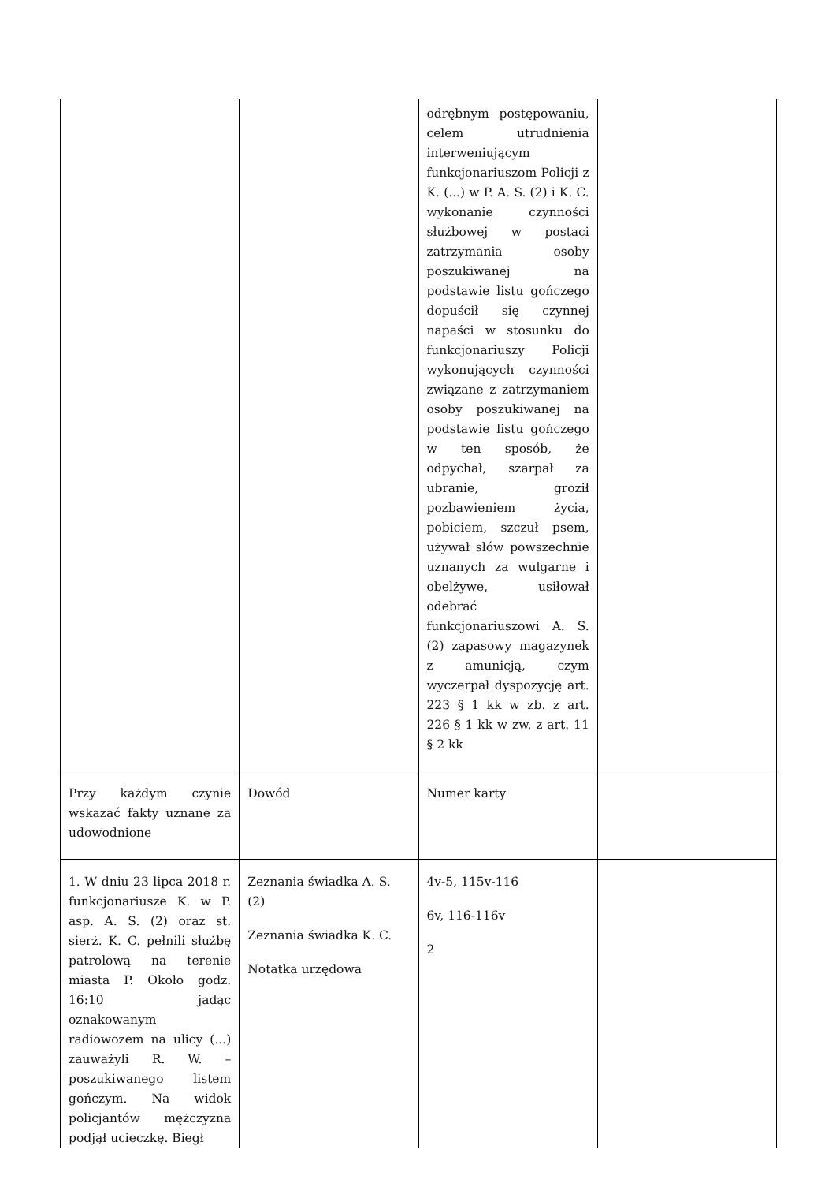| | | odrębnym postępowaniu, celem utrudnienia interweniującym funkcjonariuszom Policji z K. (...) w P. A. S. (2) i K. C. wykonanie czynności służbowej w postaci zatrzymania osoby poszukiwanej na podstawie listu gończego dopuścił się czynnej napaści w stosunku do funkcjonariuszy Policji wykonujących czynności związane z zatrzymaniem osoby poszukiwanej na podstawie listu gończego w ten sposób, że odpychał, szarpał za ubranie, groził pozbawieniem życia, pobiciem, szczuł psem, używał słów powszechnie uznanych za wulgarne i obelżywe, usiłował odebrać funkcjonariuszowi A. S. (2) zapasowy magazynek z amunicją, czym wyczerpał dyspozycję art. 223 § 1 kk w zb. z art. 226 § 1 kk w zw. z art. 11 § 2 kk | |
| Przy każdym czynie wskazać fakty uznane za udowodnione | Dowód | Numer karty | |
| 1. W dniu 23 lipca 2018 r. funkcjonariusze K. w P. asp. A. S. (2) oraz st. sierż. K. C. pełnili służbę patrolową na terenie miasta P. Około godz. 16:10 jadąc oznakowanym radiowozem na ulicy (...) zauważyli R. W. – poszukiwanego listem gończym. Na widok policjantów mężczyzna podjął ucieczkę. Biegł | Zeznania świadka A. S. (2) Zeznania świadka K. C. Notatka urzędowa | 4v-5, 115v-116 6v, 116-116v 2 | |